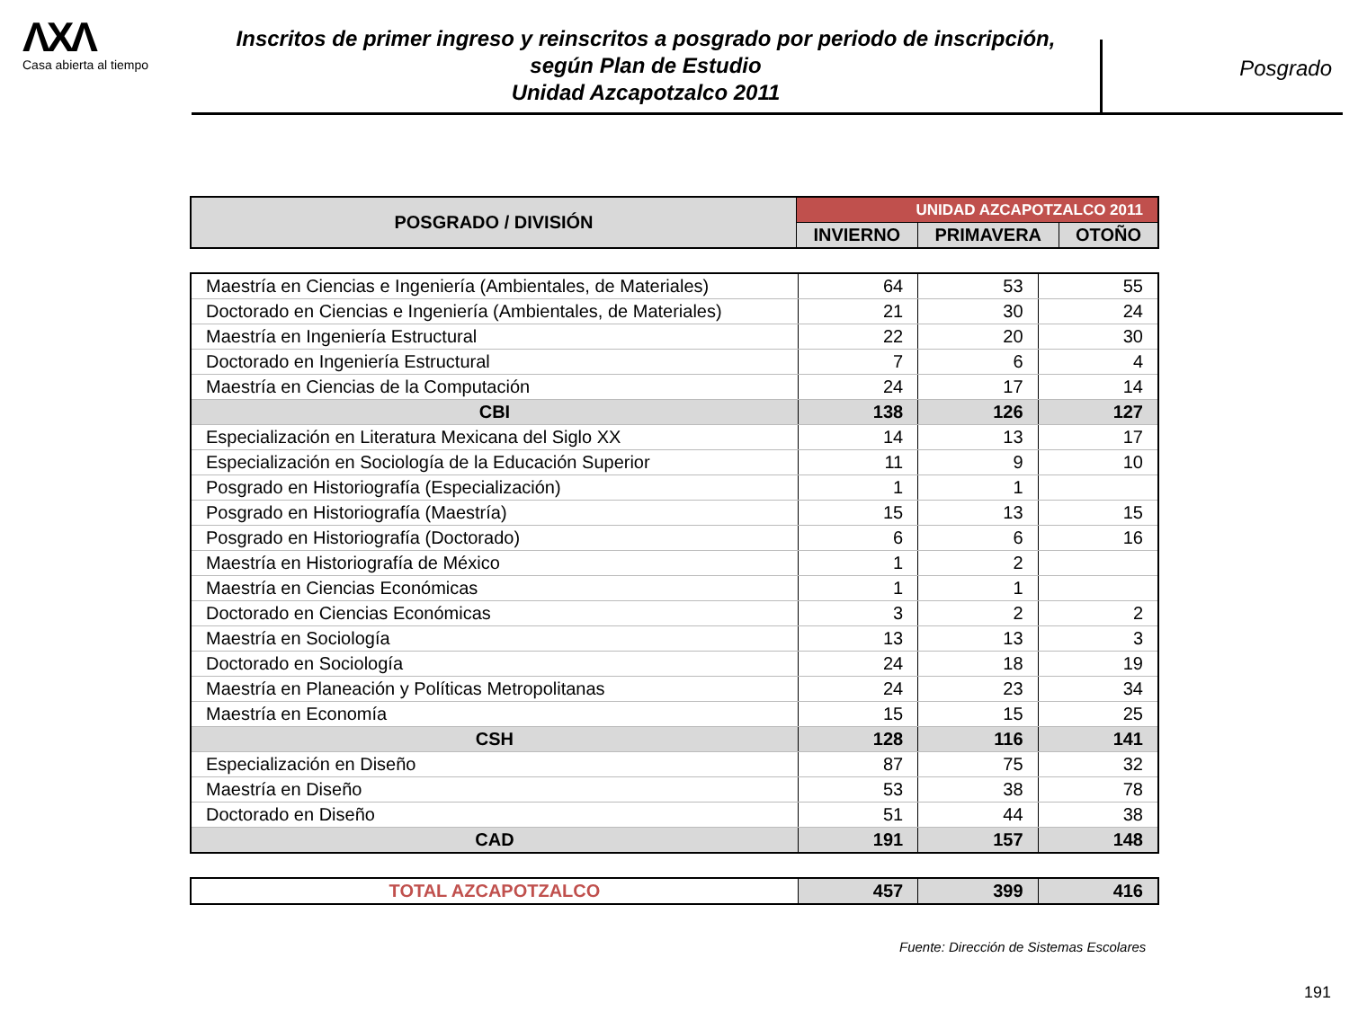ΛXΛ
Casa abierta al tiempo
Inscritos de primer ingreso y reinscritos a posgrado por periodo de inscripción,
según Plan de Estudio
Unidad Azcapotzalco 2011
Posgrado
| POSGRADO / DIVISIÓN | UNIDAD AZCAPOTZALCO 2011 | | |
| --- | --- | --- | --- |
| | INVIERNO | PRIMAVERA | OTOÑO |
| Maestría en Ciencias e Ingeniería (Ambientales, de Materiales) | 64 | 53 | 55 |
| Doctorado en Ciencias e Ingeniería (Ambientales, de Materiales) | 21 | 30 | 24 |
| Maestría en Ingeniería Estructural | 22 | 20 | 30 |
| Doctorado en Ingeniería Estructural | 7 | 6 | 4 |
| Maestría en Ciencias de la Computación | 24 | 17 | 14 |
| CBI | 138 | 126 | 127 |
| Especialización en Literatura Mexicana del Siglo XX | 14 | 13 | 17 |
| Especialización en Sociología de la Educación Superior | 11 | 9 | 10 |
| Posgrado en Historiografía (Especialización) | 1 | 1 | |
| Posgrado en Historiografía (Maestría) | 15 | 13 | 15 |
| Posgrado en Historiografía (Doctorado) | 6 | 6 | 16 |
| Maestría en Historiografía de México | 1 | 2 | |
| Maestría en Ciencias Económicas | 1 | 1 | |
| Doctorado en Ciencias Económicas | 3 | 2 | 2 |
| Maestría en Sociología | 13 | 13 | 3 |
| Doctorado en Sociología | 24 | 18 | 19 |
| Maestría en Planeación y Políticas Metropolitanas | 24 | 23 | 34 |
| Maestría en Economía | 15 | 15 | 25 |
| CSH | 128 | 116 | 141 |
| Especialización en Diseño | 87 | 75 | 32 |
| Maestría en Diseño | 53 | 38 | 78 |
| Doctorado en Diseño | 51 | 44 | 38 |
| CAD | 191 | 157 | 148 |
| TOTAL AZCAPOTZALCO | 457 | 399 | 416 |
Fuente: Dirección de Sistemas Escolares
191